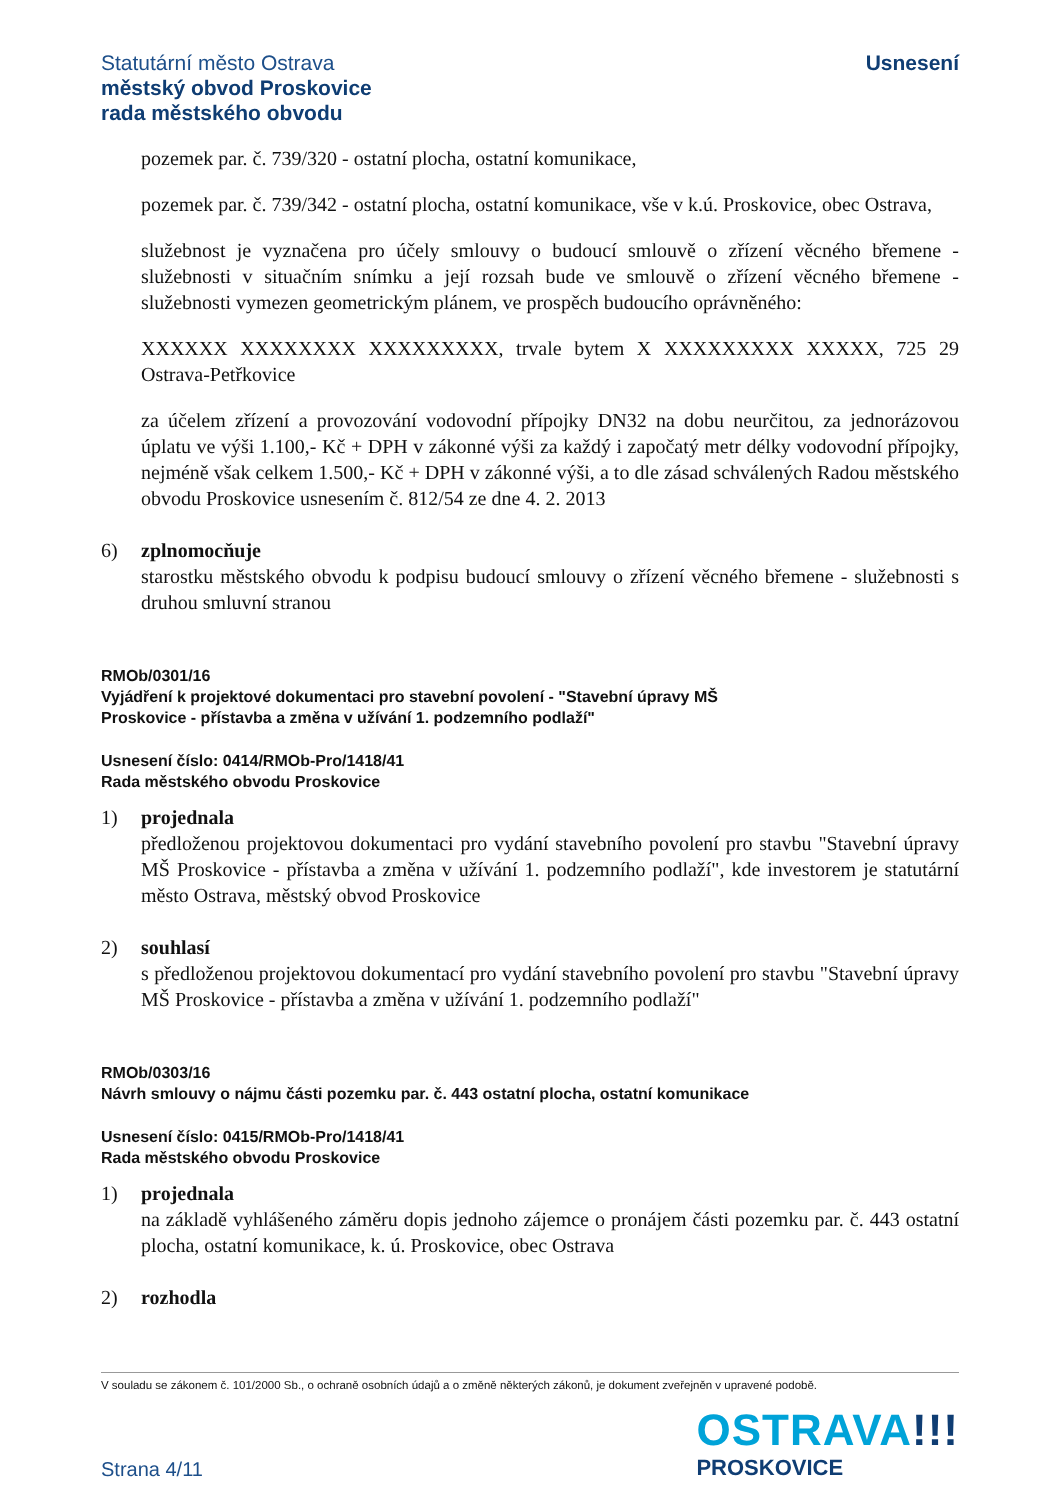Statutární město Ostrava
městský obvod Proskovice
rada městského obvodu
Usnesení
pozemek par. č. 739/320 - ostatní plocha, ostatní komunikace,
pozemek par. č. 739/342 - ostatní plocha, ostatní komunikace, vše v k.ú. Proskovice, obec Ostrava,
služebnost je vyznačena pro účely smlouvy o budoucí smlouvě o zřízení věcného břemene - služebnosti v situačním snímku a její rozsah bude ve smlouvě o zřízení věcného břemene - služebnosti vymezen geometrickým plánem, ve prospěch budoucího oprávněného:
XXXXXX XXXXXXXX XXXXXXXXX, trvale bytem X XXXXXXXXX XXXXX, 725 29 Ostrava-Petřkovice
za účelem zřízení a provozování vodovodní přípojky DN32 na dobu neurčitou, za jednorázovou úplatu ve výši 1.100,- Kč + DPH v zákonné výši za každý i započatý metr délky vodovodní přípojky, nejméně však celkem 1.500,- Kč + DPH v zákonné výši, a to dle zásad schválených Radou městského obvodu Proskovice usnesením č. 812/54 ze dne 4. 2. 2013
6) zplnomocňuje
starostku městského obvodu k podpisu budoucí smlouvy o zřízení věcného břemene - služebnosti s druhou smluvní stranou
RMOb/0301/16
Vyjádření k projektové dokumentaci pro stavební povolení - "Stavební úpravy MŠ
Proskovice - přístavba a změna v užívání 1. podzemního podlaží"
Usnesení číslo: 0414/RMOb-Pro/1418/41
Rada městského obvodu Proskovice
1) projednala
předloženou projektovou dokumentaci pro vydání stavebního povolení pro stavbu "Stavební úpravy MŠ Proskovice - přístavba a změna v užívání 1. podzemního podlaží", kde investorem je statutární město Ostrava, městský obvod Proskovice
2) souhlasí
s předloženou projektovou dokumentací pro vydání stavebního povolení pro stavbu "Stavební úpravy MŠ Proskovice - přístavba a změna v užívání 1. podzemního podlaží"
RMOb/0303/16
Návrh smlouvy o nájmu části pozemku par. č. 443 ostatní plocha, ostatní komunikace
Usnesení číslo: 0415/RMOb-Pro/1418/41
Rada městského obvodu Proskovice
1) projednala
na základě vyhlášeného záměru dopis jednoho zájemce o pronájem části pozemku par. č. 443 ostatní plocha, ostatní komunikace, k. ú. Proskovice, obec Ostrava
2) rozhodla
V souladu se zákonem č. 101/2000 Sb., o ochraně osobních údajů a o změně některých zákonů, je dokument zveřejněn v upravené podobě.
Strana 4/11
OSTRAVA!!!
PROSKOVICE